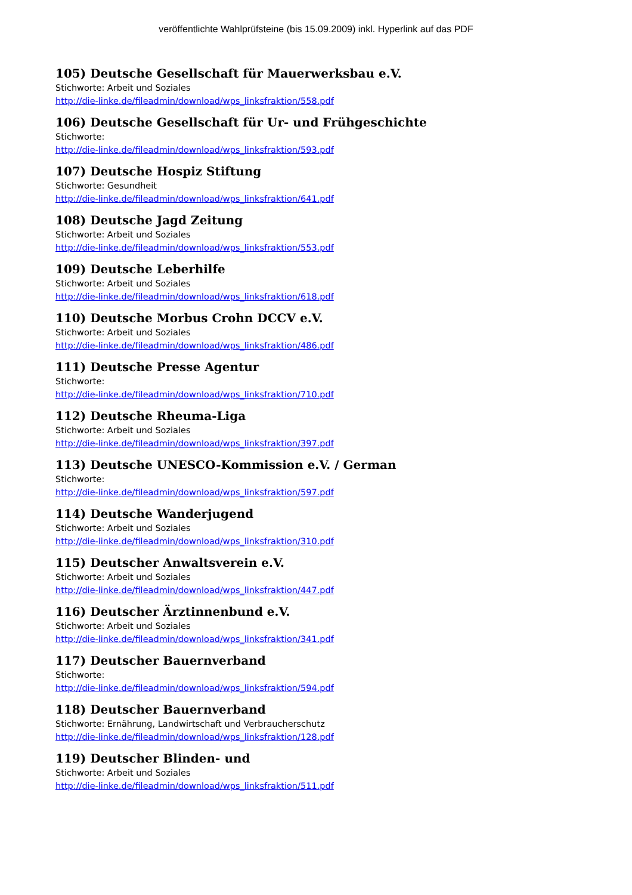veröffentlichte Wahlprüfsteine (bis 15.09.2009) inkl. Hyperlink auf das PDF
105) Deutsche Gesellschaft für Mauerwerksbau e.V.
Stichworte: Arbeit und Soziales
http://die-linke.de/fileadmin/download/wps_linksfraktion/558.pdf
106) Deutsche Gesellschaft für Ur- und Frühgeschichte
Stichworte:
http://die-linke.de/fileadmin/download/wps_linksfraktion/593.pdf
107) Deutsche Hospiz Stiftung
Stichworte: Gesundheit
http://die-linke.de/fileadmin/download/wps_linksfraktion/641.pdf
108) Deutsche Jagd Zeitung
Stichworte: Arbeit und Soziales
http://die-linke.de/fileadmin/download/wps_linksfraktion/553.pdf
109) Deutsche Leberhilfe
Stichworte: Arbeit und Soziales
http://die-linke.de/fileadmin/download/wps_linksfraktion/618.pdf
110) Deutsche Morbus Crohn DCCV e.V.
Stichworte: Arbeit und Soziales
http://die-linke.de/fileadmin/download/wps_linksfraktion/486.pdf
111) Deutsche Presse Agentur
Stichworte:
http://die-linke.de/fileadmin/download/wps_linksfraktion/710.pdf
112) Deutsche Rheuma-Liga
Stichworte: Arbeit und Soziales
http://die-linke.de/fileadmin/download/wps_linksfraktion/397.pdf
113) Deutsche UNESCO-Kommission e.V. / German
Stichworte:
http://die-linke.de/fileadmin/download/wps_linksfraktion/597.pdf
114) Deutsche Wanderjugend
Stichworte: Arbeit und Soziales
http://die-linke.de/fileadmin/download/wps_linksfraktion/310.pdf
115) Deutscher Anwaltsverein e.V.
Stichworte: Arbeit und Soziales
http://die-linke.de/fileadmin/download/wps_linksfraktion/447.pdf
116) Deutscher Ärztinnenbund e.V.
Stichworte: Arbeit und Soziales
http://die-linke.de/fileadmin/download/wps_linksfraktion/341.pdf
117) Deutscher Bauernverband
Stichworte:
http://die-linke.de/fileadmin/download/wps_linksfraktion/594.pdf
118) Deutscher Bauernverband
Stichworte: Ernährung, Landwirtschaft und Verbraucherschutz
http://die-linke.de/fileadmin/download/wps_linksfraktion/128.pdf
119) Deutscher Blinden- und
Stichworte: Arbeit und Soziales
http://die-linke.de/fileadmin/download/wps_linksfraktion/511.pdf